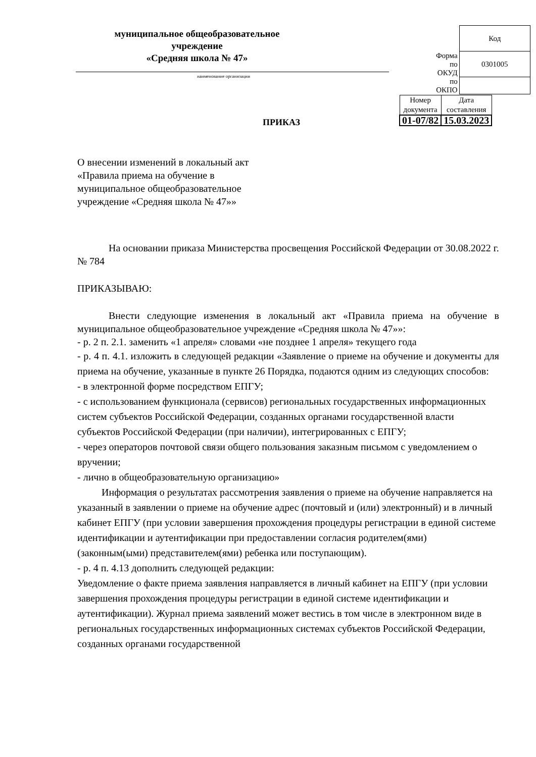муниципальное общеобразовательное учреждение
«Средняя школа № 47»
| | Код |
| Форма по ОКУД | 0301005 |
| по ОКПО | |
наименование организации
| Номер документа | Дата составления |
| 01-07/82 | 15.03.2023 |
ПРИКАЗ
О внесении изменений в локальный акт
«Правила приема на обучение в
муниципальное общеобразовательное
учреждение «Средняя школа № 47»»
На основании приказа Министерства просвещения Российской Федерации от 30.08.2022 г. № 784
ПРИКАЗЫВАЮ:
Внести следующие изменения в локальный акт «Правила приема на обучение в муниципальное общеобразовательное учреждение «Средняя школа № 47»»:
- р. 2 п. 2.1. заменить «1 апреля» словами «не позднее 1 апреля» текущего года
- р. 4 п. 4.1. изложить в следующей редакции «Заявление о приеме на обучение и документы для приема на обучение, указанные в пункте 26 Порядка, подаются одним из следующих способов:
- в электронной форме посредством ЕПГУ;
- с использованием функционала (сервисов) региональных государственных информационных систем субъектов Российской Федерации, созданных органами государственной власти субъектов Российской Федерации (при наличии), интегрированных с ЕПГУ;
- через операторов почтовой связи общего пользования заказным письмом с уведомлением о вручении;
- лично в общеобразовательную организацию»
Информация о результатах рассмотрения заявления о приеме на обучение направляется на указанный в заявлении о приеме на обучение адрес (почтовый и (или) электронный) и в личный кабинет ЕПГУ (при условии завершения прохождения процедуры регистрации в единой системе идентификации и аутентификации при предоставлении согласия родителем(ями) (законным(ыми) представителем(ями) ребенка или поступающим).
- р. 4 п. 4.13 дополнить следующей редакции:
Уведомление о факте приема заявления направляется в личный кабинет на ЕПГУ (при условии завершения прохождения процедуры регистрации в единой системе идентификации и аутентификации). Журнал приема заявлений может вестись в том числе в электронном виде в региональных государственных информационных системах субъектов Российской Федерации, созданных органами государственной